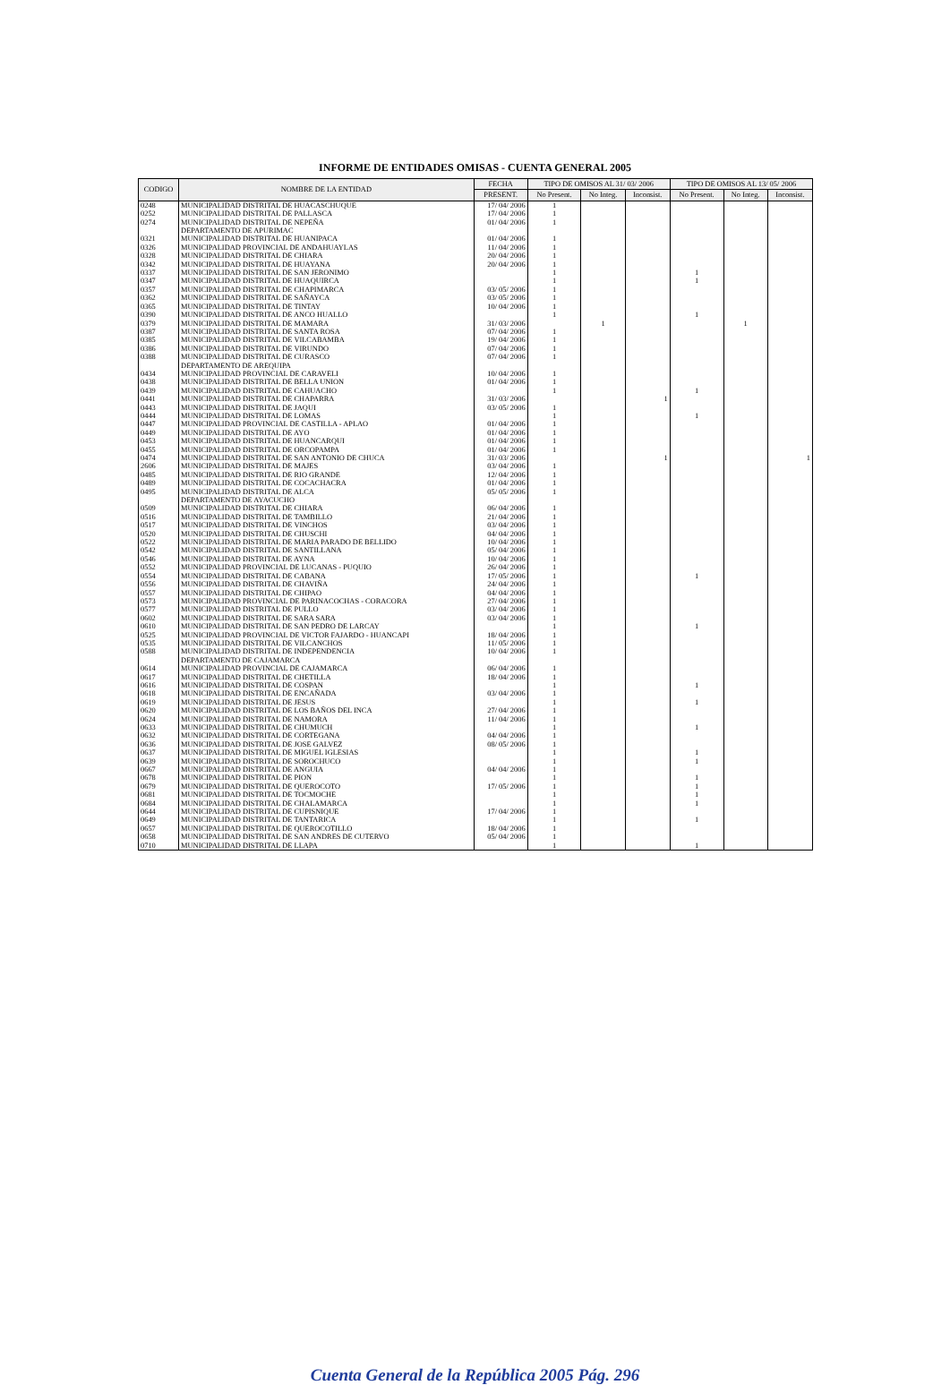INFORME DE ENTIDADES OMISAS - CUENTA GENERAL 2005
| CODIGO | NOMBRE DE LA ENTIDAD | FECHA | TIPO DE OMISOS AL 31/ 03/ 2006 | | | TIPO DE OMISOS AL 13/ 05/ 2006 | | |
| --- | --- | --- | --- | --- | --- | --- | --- | --- |
| | | PRESENT. | No Present. | No Integ. | Inconsist. | No Present. | No Integ. | Inconsist. |
| 0248 | MUNICIPALIDAD DISTRITAL DE HUACASCHUQUE | 17/ 04/ 2006 | 1 | | | | | |
| 0252 | MUNICIPALIDAD DISTRITAL DE PALLASCA | 17/ 04/ 2006 | 1 | | | | | |
| 0274 | MUNICIPALIDAD DISTRITAL DE NEPEÑA | 01/ 04/ 2006 | 1 | | | | | |
| | DEPARTAMENTO DE APURIMAC | | | | | | | |
| 0321 | MUNICIPALIDAD DISTRITAL DE HUANIPACA | 01/ 04/ 2006 | 1 | | | | | |
| 0326 | MUNICIPALIDAD PROVINCIAL DE ANDAHUAYLAS | 11/ 04/ 2006 | 1 | | | | | |
| 0328 | MUNICIPALIDAD DISTRITAL DE CHIARA | 20/ 04/ 2006 | 1 | | | | | |
| 0342 | MUNICIPALIDAD DISTRITAL DE HUAYANA | 20/ 04/ 2006 | 1 | | | | | |
| 0337 | MUNICIPALIDAD DISTRITAL DE SAN JERONIMO | | 1 | | | 1 | | |
| 0347 | MUNICIPALIDAD DISTRITAL DE HUAQUIRCA | | 1 | | | 1 | | |
| 0357 | MUNICIPALIDAD DISTRITAL DE CHAPIMARCA | 03/ 05/ 2006 | 1 | | | | | |
| 0362 | MUNICIPALIDAD DISTRITAL DE SAÑAYCA | 03/ 05/ 2006 | 1 | | | | | |
| 0365 | MUNICIPALIDAD DISTRITAL DE TINTAY | 10/ 04/ 2006 | 1 | | | | | |
| 0390 | MUNICIPALIDAD DISTRITAL DE ANCO HUALLO | | 1 | | | 1 | | |
| 0379 | MUNICIPALIDAD DISTRITAL DE MAMARA | 31/ 03/ 2006 | | 1 | | | 1 | |
| 0387 | MUNICIPALIDAD DISTRITAL DE SANTA ROSA | 07/ 04/ 2006 | 1 | | | | | |
| 0385 | MUNICIPALIDAD DISTRITAL DE VILCABAMBA | 19/ 04/ 2006 | 1 | | | | | |
| 0386 | MUNICIPALIDAD DISTRITAL DE VIRUNDO | 07/ 04/ 2006 | 1 | | | | | |
| 0388 | MUNICIPALIDAD DISTRITAL DE CURASCO | 07/ 04/ 2006 | 1 | | | | | |
| | DEPARTAMENTO DE AREQUIPA | | | | | | | |
| 0434 | MUNICIPALIDAD PROVINCIAL DE CARAVELI | 10/ 04/ 2006 | 1 | | | | | |
| 0438 | MUNICIPALIDAD DISTRITAL DE BELLA UNION | 01/ 04/ 2006 | 1 | | | | | |
| 0439 | MUNICIPALIDAD DISTRITAL DE CAHUACHO | | 1 | | | 1 | | |
| 0441 | MUNICIPALIDAD DISTRITAL DE CHAPARRA | 31/ 03/ 2006 | | | 1 | | | |
| 0443 | MUNICIPALIDAD DISTRITAL DE JAQUI | 03/ 05/ 2006 | 1 | | | | | |
| 0444 | MUNICIPALIDAD DISTRITAL DE LOMAS | | 1 | | | 1 | | |
| 0447 | MUNICIPALIDAD PROVINCIAL DE CASTILLA - APLAO | 01/ 04/ 2006 | 1 | | | | | |
| 0449 | MUNICIPALIDAD DISTRITAL DE AYO | 01/ 04/ 2006 | 1 | | | | | |
| 0453 | MUNICIPALIDAD DISTRITAL DE HUANCARQUI | 01/ 04/ 2006 | 1 | | | | | |
| 0455 | MUNICIPALIDAD DISTRITAL DE ORCOPAMPA | 01/ 04/ 2006 | 1 | | | | | |
| 0474 | MUNICIPALIDAD DISTRITAL DE SAN ANTONIO DE CHUCA | 31/ 03/ 2006 | | | 1 | | | 1 |
| 2606 | MUNICIPALIDAD DISTRITAL DE MAJES | 03/ 04/ 2006 | 1 | | | | | |
| 0485 | MUNICIPALIDAD DISTRITAL DE RIO GRANDE | 12/ 04/ 2006 | 1 | | | | | |
| 0489 | MUNICIPALIDAD DISTRITAL DE COCACHACRA | 01/ 04/ 2006 | 1 | | | | | |
| 0495 | MUNICIPALIDAD DISTRITAL DE ALCA | 05/ 05/ 2006 | 1 | | | | | |
| | DEPARTAMENTO DE AYACUCHO | | | | | | | |
| 0509 | MUNICIPALIDAD DISTRITAL DE CHIARA | 06/ 04/ 2006 | 1 | | | | | |
| 0516 | MUNICIPALIDAD DISTRITAL DE TAMBILLO | 21/ 04/ 2006 | 1 | | | | | |
| 0517 | MUNICIPALIDAD DISTRITAL DE VINCHOS | 03/ 04/ 2006 | 1 | | | | | |
| 0520 | MUNICIPALIDAD DISTRITAL DE CHUSCHI | 04/ 04/ 2006 | 1 | | | | | |
| 0522 | MUNICIPALIDAD DISTRITAL DE MARIA PARADO DE BELLIDO | 10/ 04/ 2006 | 1 | | | | | |
| 0542 | MUNICIPALIDAD DISTRITAL DE SANTILLANA | 05/ 04/ 2006 | 1 | | | | | |
| 0546 | MUNICIPALIDAD DISTRITAL DE AYNA | 10/ 04/ 2006 | 1 | | | | | |
| 0552 | MUNICIPALIDAD PROVINCIAL DE LUCANAS - PUQUIO | 26/ 04/ 2006 | 1 | | | | | |
| 0554 | MUNICIPALIDAD DISTRITAL DE CABANA | 17/ 05/ 2006 | 1 | | | 1 | | |
| 0556 | MUNICIPALIDAD DISTRITAL DE CHAVIÑA | 24/ 04/ 2006 | 1 | | | | | |
| 0557 | MUNICIPALIDAD DISTRITAL DE CHIPAO | 04/ 04/ 2006 | 1 | | | | | |
| 0573 | MUNICIPALIDAD PROVINCIAL DE PARINACOCHAS - CORACORA | 27/ 04/ 2006 | 1 | | | | | |
| 0577 | MUNICIPALIDAD DISTRITAL DE PULLO | 03/ 04/ 2006 | 1 | | | | | |
| 0602 | MUNICIPALIDAD DISTRITAL DE SARA SARA | 03/ 04/ 2006 | 1 | | | | | |
| 0610 | MUNICIPALIDAD DISTRITAL DE SAN PEDRO DE LARCAY | | 1 | | | 1 | | |
| 0525 | MUNICIPALIDAD PROVINCIAL DE VICTOR FAJARDO - HUANCAPI | 18/ 04/ 2006 | 1 | | | | | |
| 0535 | MUNICIPALIDAD DISTRITAL DE VILCANCHOS | 11/ 05/ 2006 | 1 | | | | | |
| 0588 | MUNICIPALIDAD DISTRITAL DE INDEPENDENCIA | 10/ 04/ 2006 | 1 | | | | | |
| | DEPARTAMENTO DE CAJAMARCA | | | | | | | |
| 0614 | MUNICIPALIDAD PROVINCIAL DE CAJAMARCA | 06/ 04/ 2006 | 1 | | | | | |
| 0617 | MUNICIPALIDAD DISTRITAL DE CHETILLA | 18/ 04/ 2006 | 1 | | | | | |
| 0616 | MUNICIPALIDAD DISTRITAL DE COSPAN | | 1 | | | 1 | | |
| 0618 | MUNICIPALIDAD DISTRITAL DE ENCAÑADA | 03/ 04/ 2006 | 1 | | | | | |
| 0619 | MUNICIPALIDAD DISTRITAL DE JESUS | | 1 | | | 1 | | |
| 0620 | MUNICIPALIDAD DISTRITAL DE LOS BAÑOS DEL INCA | 27/ 04/ 2006 | 1 | | | | | |
| 0624 | MUNICIPALIDAD DISTRITAL DE NAMORA | 11/ 04/ 2006 | 1 | | | | | |
| 0633 | MUNICIPALIDAD DISTRITAL DE CHUMUCH | | 1 | | | 1 | | |
| 0632 | MUNICIPALIDAD DISTRITAL DE CORTEGANA | 04/ 04/ 2006 | 1 | | | | | |
| 0636 | MUNICIPALIDAD DISTRITAL DE JOSE GALVEZ | 08/ 05/ 2006 | 1 | | | | | |
| 0637 | MUNICIPALIDAD DISTRITAL DE MIGUEL IGLESIAS | | 1 | | | 1 | | |
| 0639 | MUNICIPALIDAD DISTRITAL DE SOROCHUCO | | 1 | | | 1 | | |
| 0667 | MUNICIPALIDAD DISTRITAL DE ANGUIA | 04/ 04/ 2006 | 1 | | | | | |
| 0678 | MUNICIPALIDAD DISTRITAL DE PION | | 1 | | | 1 | | |
| 0679 | MUNICIPALIDAD DISTRITAL DE QUEROCOTO | 17/ 05/ 2006 | 1 | | | 1 | | |
| 0681 | MUNICIPALIDAD DISTRITAL DE TOCMOCHE | | 1 | | | 1 | | |
| 0684 | MUNICIPALIDAD DISTRITAL DE CHALAMARCA | | 1 | | | 1 | | |
| 0644 | MUNICIPALIDAD DISTRITAL DE CUPISNIQUE | 17/ 04/ 2006 | 1 | | | | | |
| 0649 | MUNICIPALIDAD DISTRITAL DE TANTARICA | | 1 | | | 1 | | |
| 0657 | MUNICIPALIDAD DISTRITAL DE QUEROCOTILLO | 18/ 04/ 2006 | 1 | | | | | |
| 0658 | MUNICIPALIDAD DISTRITAL DE SAN ANDRES DE CUTERVO | 05/ 04/ 2006 | 1 | | | | | |
| 0710 | MUNICIPALIDAD DISTRITAL DE LLAPA | | 1 | | | 1 | | |
Cuenta General de la República 2005 Pág. 296